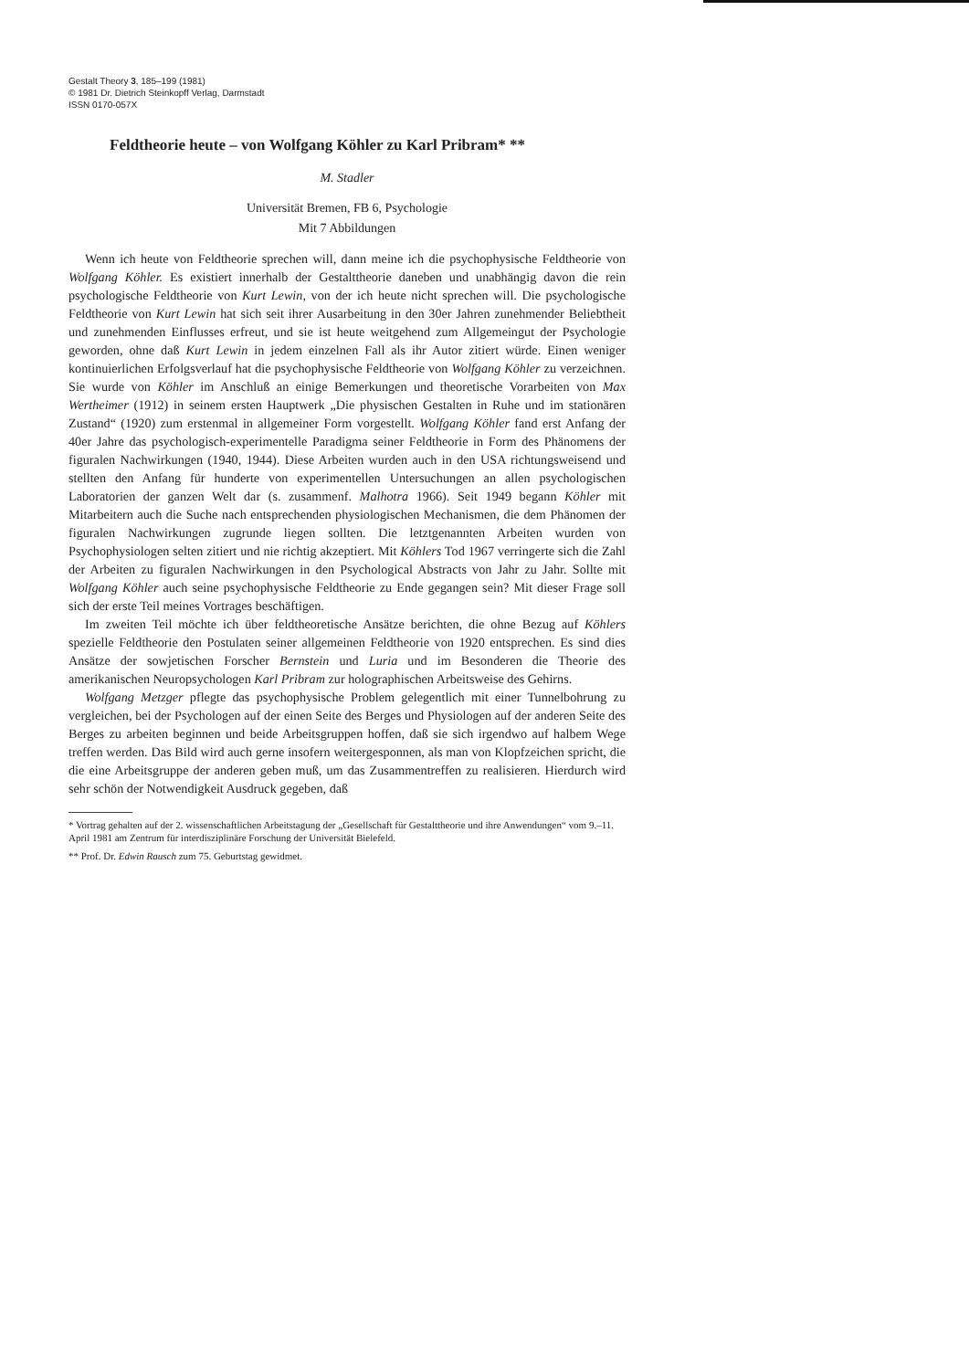Gestalt Theory 3, 185–199 (1981)
© 1981 Dr. Dietrich Steinkopff Verlag, Darmstadt
ISSN 0170-057X
Feldtheorie heute – von Wolfgang Köhler zu Karl Pribram* **
M. Stadler
Universität Bremen, FB 6, Psychologie
Mit 7 Abbildungen
Wenn ich heute von Feldtheorie sprechen will, dann meine ich die psychophysische Feldtheorie von Wolfgang Köhler. Es existiert innerhalb der Gestalttheorie daneben und unabhängig davon die rein psychologische Feldtheorie von Kurt Lewin, von der ich heute nicht sprechen will. Die psychologische Feldtheorie von Kurt Lewin hat sich seit ihrer Ausarbeitung in den 30er Jahren zunehmender Beliebtheit und zunehmenden Einflusses erfreut, und sie ist heute weitgehend zum Allgemeingut der Psychologie geworden, ohne daß Kurt Lewin in jedem einzelnen Fall als ihr Autor zitiert würde. Einen weniger kontinuierlichen Erfolgsverlauf hat die psychophysische Feldtheorie von Wolfgang Köhler zu verzeichnen. Sie wurde von Köhler im Anschluß an einige Bemerkungen und theoretische Vorarbeiten von Max Wertheimer (1912) in seinem ersten Hauptwerk „Die physischen Gestalten in Ruhe und im stationären Zustand“ (1920) zum erstenmal in allgemeiner Form vorgestellt. Wolfgang Köhler fand erst Anfang der 40er Jahre das psychologisch-experimentelle Paradigma seiner Feldtheorie in Form des Phänomens der figuralen Nachwirkungen (1940, 1944). Diese Arbeiten wurden auch in den USA richtungsweisend und stellten den Anfang für hunderte von experimentellen Untersuchungen an allen psychologischen Laboratorien der ganzen Welt dar (s. zusammenf. Malhotra 1966). Seit 1949 begann Köhler mit Mitarbeitern auch die Suche nach entsprechenden physiologischen Mechanismen, die dem Phänomen der figuralen Nachwirkungen zugrunde liegen sollten. Die letztgenannten Arbeiten wurden von Psychophysiologen selten zitiert und nie richtig akzeptiert. Mit Köhlers Tod 1967 verringerte sich die Zahl der Arbeiten zu figuralen Nachwirkungen in den Psychological Abstracts von Jahr zu Jahr. Sollte mit Wolfgang Köhler auch seine psychophysische Feldtheorie zu Ende gegangen sein? Mit dieser Frage soll sich der erste Teil meines Vortrages beschäftigen.
Im zweiten Teil möchte ich über feldtheoretische Ansätze berichten, die ohne Bezug auf Köhlers spezielle Feldtheorie den Postulaten seiner allgemeinen Feldtheorie von 1920 entsprechen. Es sind dies Ansätze der sowjetischen Forscher Bernstein und Luria und im Besonderen die Theorie des amerikanischen Neuropsychologen Karl Pribram zur holographischen Arbeitsweise des Gehirns.
Wolfgang Metzger pflegte das psychophysische Problem gelegentlich mit einer Tunnelbohrung zu vergleichen, bei der Psychologen auf der einen Seite des Berges und Physiologen auf der anderen Seite des Berges zu arbeiten beginnen und beide Arbeitsgruppen hoffen, daß sie sich irgendwo auf halbem Wege treffen werden. Das Bild wird auch gerne insofern weitergesponnen, als man von Klopfzeichen spricht, die die eine Arbeitsgruppe der anderen geben muß, um das Zusammentreffen zu realisieren. Hierdurch wird sehr schön der Notwendigkeit Ausdruck gegeben, daß
* Vortrag gehalten auf der 2. wissenschaftlichen Arbeitstagung der „Gesellschaft für Gestalttheorie und ihre Anwendungen“ vom 9.–11. April 1981 am Zentrum für interdisziplinäre Forschung der Universität Bielefeld.
** Prof. Dr. Edwin Rausch zum 75. Geburtstag gewidmet.